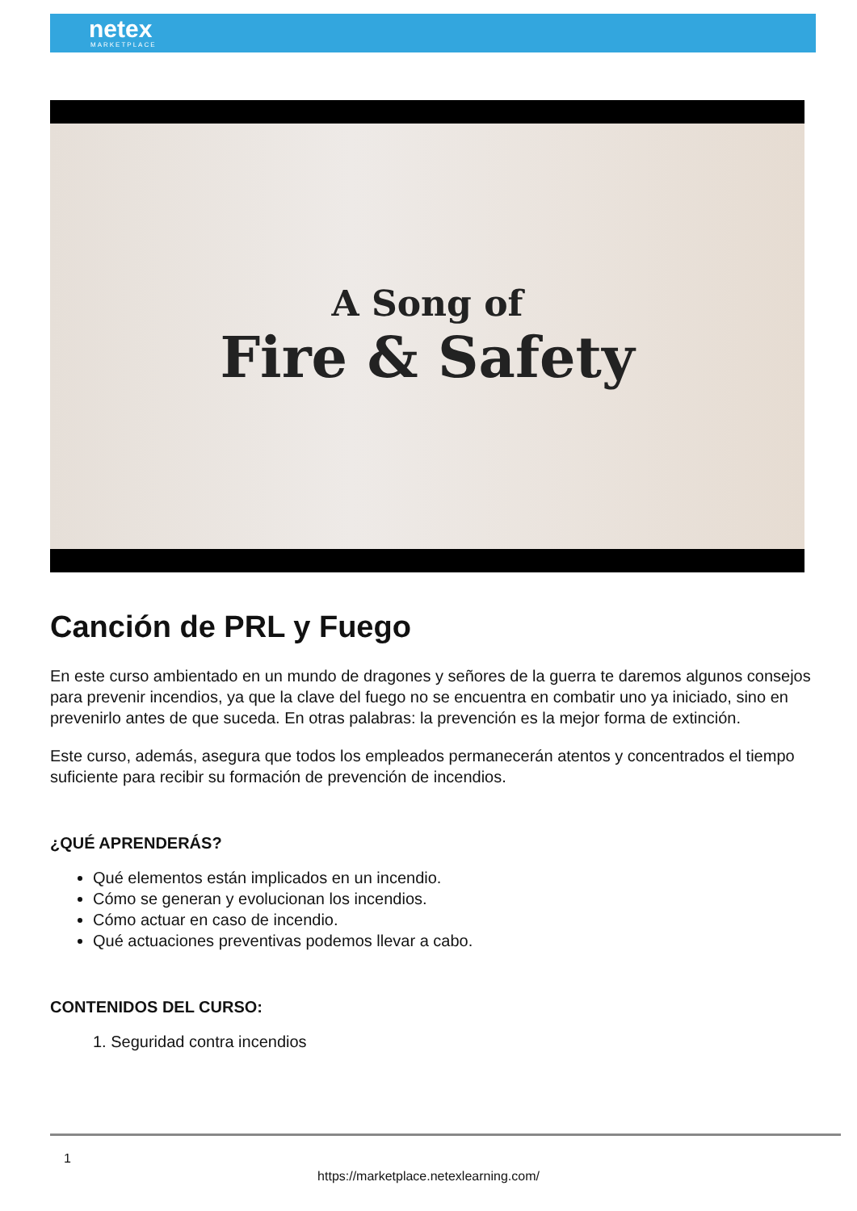netex
MARKETPLACE
A Song of
Fire & Safety
Canción de PRL y Fuego
En este curso ambientado en un mundo de dragones y señores de la guerra te daremos algunos consejos para prevenir incendios, ya que la clave del fuego no se encuentra en combatir uno ya iniciado, sino en prevenirlo antes de que suceda. En otras palabras: la prevención es la mejor forma de extinción.
Este curso, además, asegura que todos los empleados permanecerán atentos y concentrados el tiempo suficiente para recibir su formación de prevención de incendios.
¿QUÉ APRENDERÁS?
Qué elementos están implicados en un incendio.
Cómo se generan y evolucionan los incendios.
Cómo actuar en caso de incendio.
Qué actuaciones preventivas podemos llevar a cabo.
CONTENIDOS DEL CURSO:
1. Seguridad contra incendios
1
https://marketplace.netexlearning.com/